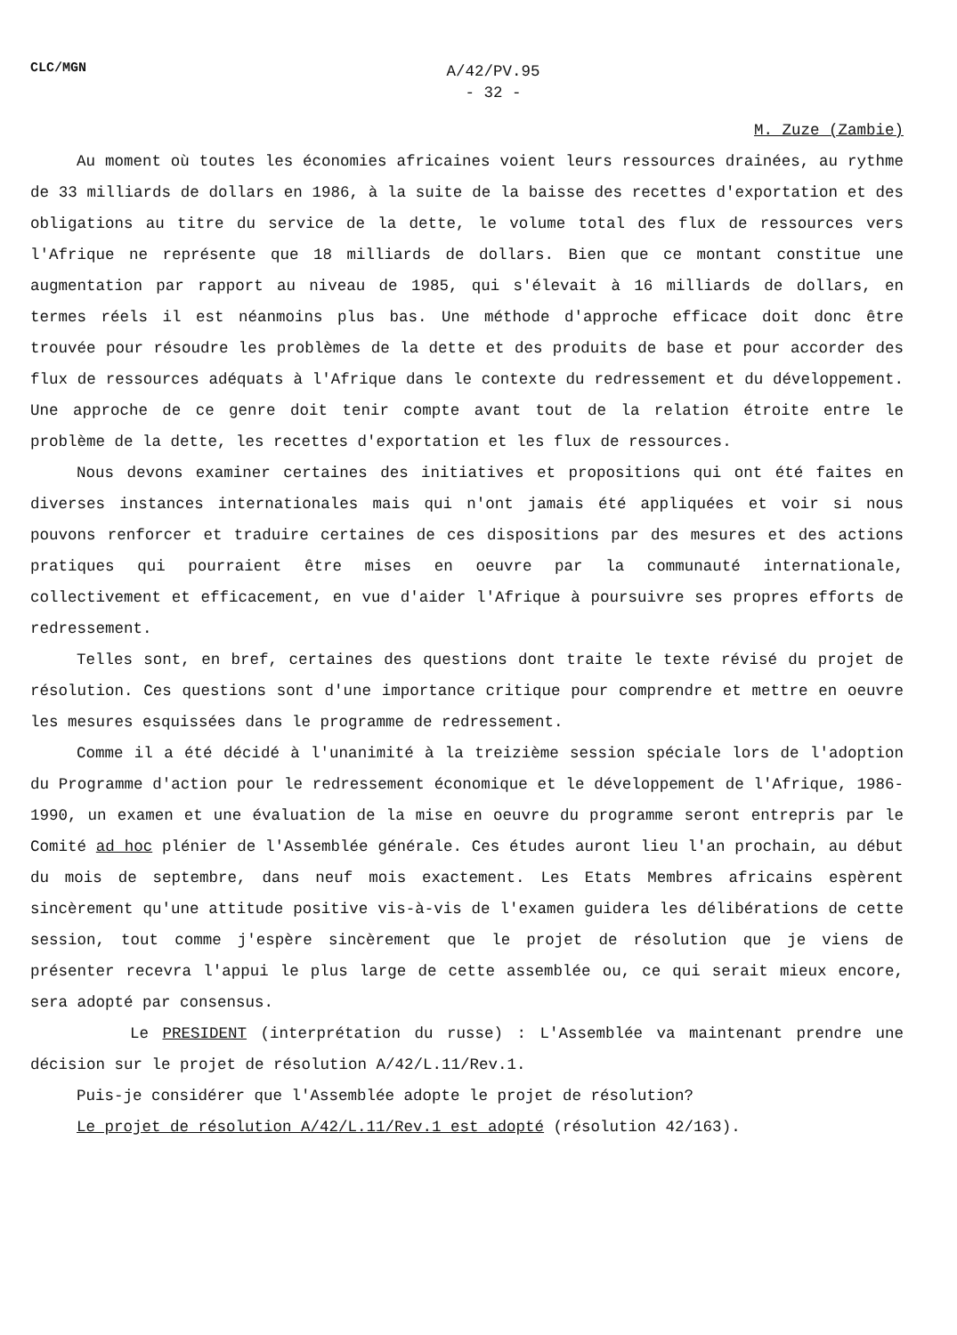CLC/MGN
A/42/PV.95
- 32 -
M. Zuze (Zambie)
Au moment où toutes les économies africaines voient leurs ressources drainées, au rythme de 33 milliards de dollars en 1986, à la suite de la baisse des recettes d'exportation et des obligations au titre du service de la dette, le volume total des flux de ressources vers l'Afrique ne représente que 18 milliards de dollars. Bien que ce montant constitue une augmentation par rapport au niveau de 1985, qui s'élevait à 16 milliards de dollars, en termes réels il est néanmoins plus bas. Une méthode d'approche efficace doit donc être trouvée pour résoudre les problèmes de la dette et des produits de base et pour accorder des flux de ressources adéquats à l'Afrique dans le contexte du redressement et du développement. Une approche de ce genre doit tenir compte avant tout de la relation étroite entre le problème de la dette, les recettes d'exportation et les flux de ressources.
Nous devons examiner certaines des initiatives et propositions qui ont été faites en diverses instances internationales mais qui n'ont jamais été appliquées et voir si nous pouvons renforcer et traduire certaines de ces dispositions par des mesures et des actions pratiques qui pourraient être mises en oeuvre par la communauté internationale, collectivement et efficacement, en vue d'aider l'Afrique à poursuivre ses propres efforts de redressement.
Telles sont, en bref, certaines des questions dont traite le texte révisé du projet de résolution. Ces questions sont d'une importance critique pour comprendre et mettre en oeuvre les mesures esquissées dans le programme de redressement.
Comme il a été décidé à l'unanimité à la treizième session spéciale lors de l'adoption du Programme d'action pour le redressement économique et le développement de l'Afrique, 1986-1990, un examen et une évaluation de la mise en oeuvre du programme seront entrepris par le Comité ad hoc plénier de l'Assemblée générale. Ces études auront lieu l'an prochain, au début du mois de septembre, dans neuf mois exactement. Les Etats Membres africains espèrent sincèrement qu'une attitude positive vis-à-vis de l'examen guidera les délibérations de cette session, tout comme j'espère sincèrement que le projet de résolution que je viens de présenter recevra l'appui le plus large de cette assemblée ou, ce qui serait mieux encore, sera adopté par consensus.
Le PRESIDENT (interprétation du russe) : L'Assemblée va maintenant prendre une décision sur le projet de résolution A/42/L.11/Rev.1.
Puis-je considérer que l'Assemblée adopte le projet de résolution?
Le projet de résolution A/42/L.11/Rev.1 est adopté (résolution 42/163).